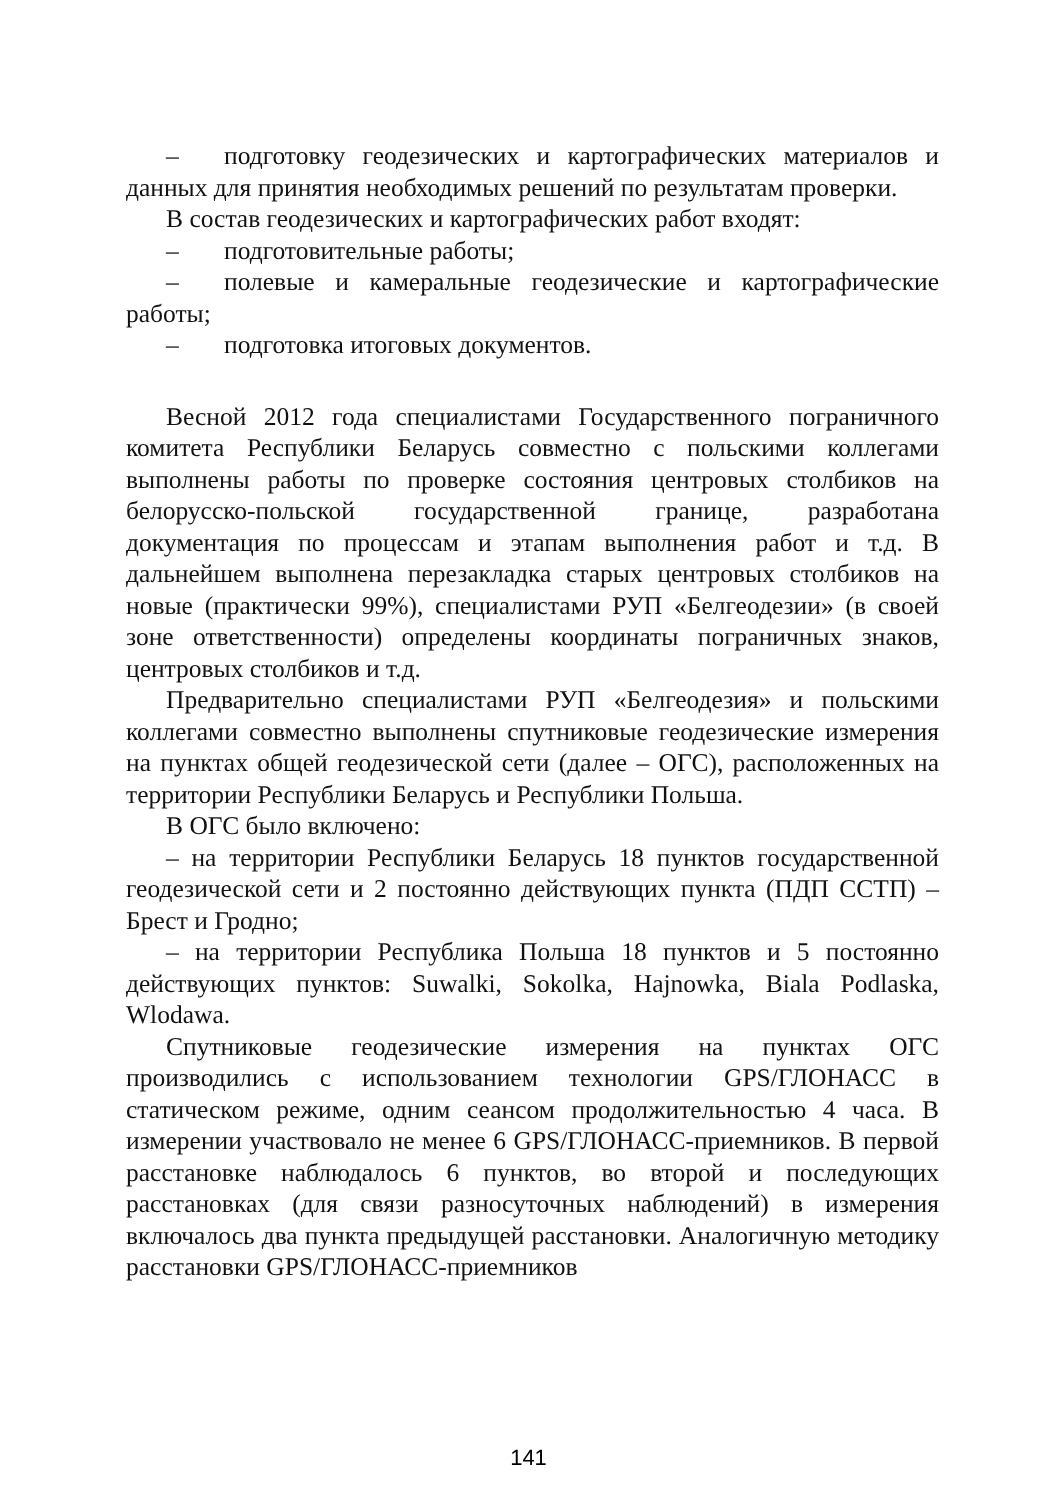– подготовку геодезических и картографических материалов и данных для принятия необходимых решений по результатам проверки.
В состав геодезических и картографических работ входят:
– подготовительные работы;
– полевые и камеральные геодезические и картографические работы;
– подготовка итоговых документов.
Весной 2012 года специалистами Государственного пограничного комитета Республики Беларусь совместно с польскими коллегами выполнены работы по проверке состояния центровых столбиков на белорусско-польской государственной границе, разработана документация по процессам и этапам выполнения работ и т.д. В дальнейшем выполнена перезакладка старых центровых столбиков на новые (практически 99%), специалистами РУП «Белгеодезии» (в своей зоне ответственности) определены координаты пограничных знаков, центровых столбиков и т.д.
Предварительно специалистами РУП «Белгеодезия» и польскими коллегами совместно выполнены спутниковые геодезические измерения на пунктах общей геодезической сети (далее – ОГС), расположенных на территории Республики Беларусь и Республики Польша.
В ОГС было включено:
– на территории Республики Беларусь 18 пунктов государственной геодезической сети и 2 постоянно действующих пункта (ПДП ССТП) – Брест и Гродно;
– на территории Республика Польша 18 пунктов и 5 постоянно действующих пунктов: Suwalki, Sokolka, Hajnowka, Biala Podlaska, Wlodawa.
Спутниковые геодезические измерения на пунктах ОГС производились с использованием технологии GPS/ГЛОНАСС в статическом режиме, одним сеансом продолжительностью 4 часа. В измерении участвовало не менее 6 GPS/ГЛОНАСС-приемников. В первой расстановке наблюдалось 6 пунктов, во второй и последующих расстановках (для связи разносуточных наблюдений) в измерения включалось два пункта предыдущей расстановки. Аналогичную методику расстановки GPS/ГЛОНАСС-приемников
141